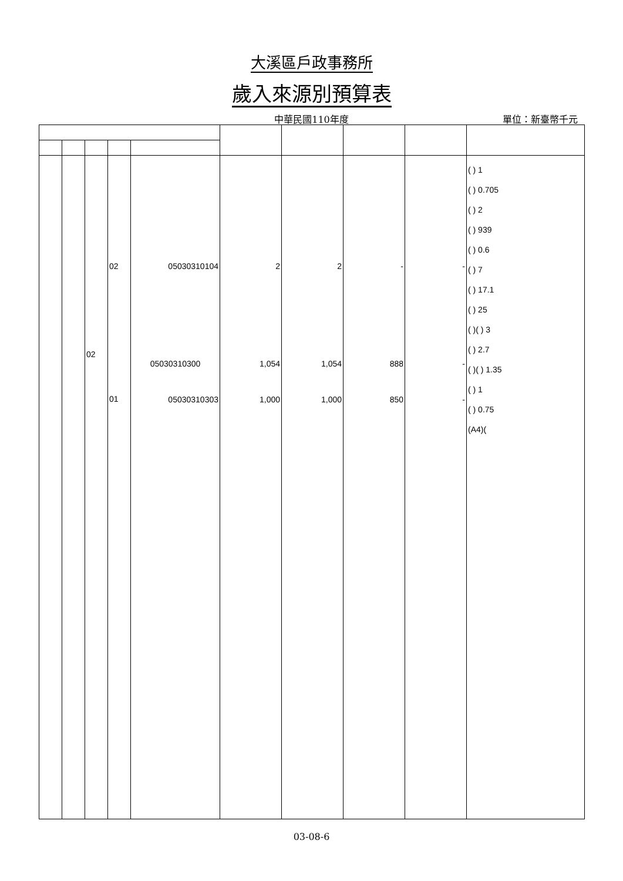大溪區戶政事務所
歲入來源別預算表
中華民國110年度
單位：新臺幣千元
| | | 02 | 02 01 | 05030310104 05030310300 05030310303 | 2 1,054 1,000 | 2 1,054 1,000 | - 888 850 | - - - | ( ) 1 ( ) 0.705 ( ) 2 ( ) 939 ( ) 0.6 ( ) 7 ( ) 17.1 ( ) 25 ( )( ) 3 ( ) 2.7 ( )( ) 1.35 ( ) 1 ( ) 0.75 (A4)( |
03-08-6